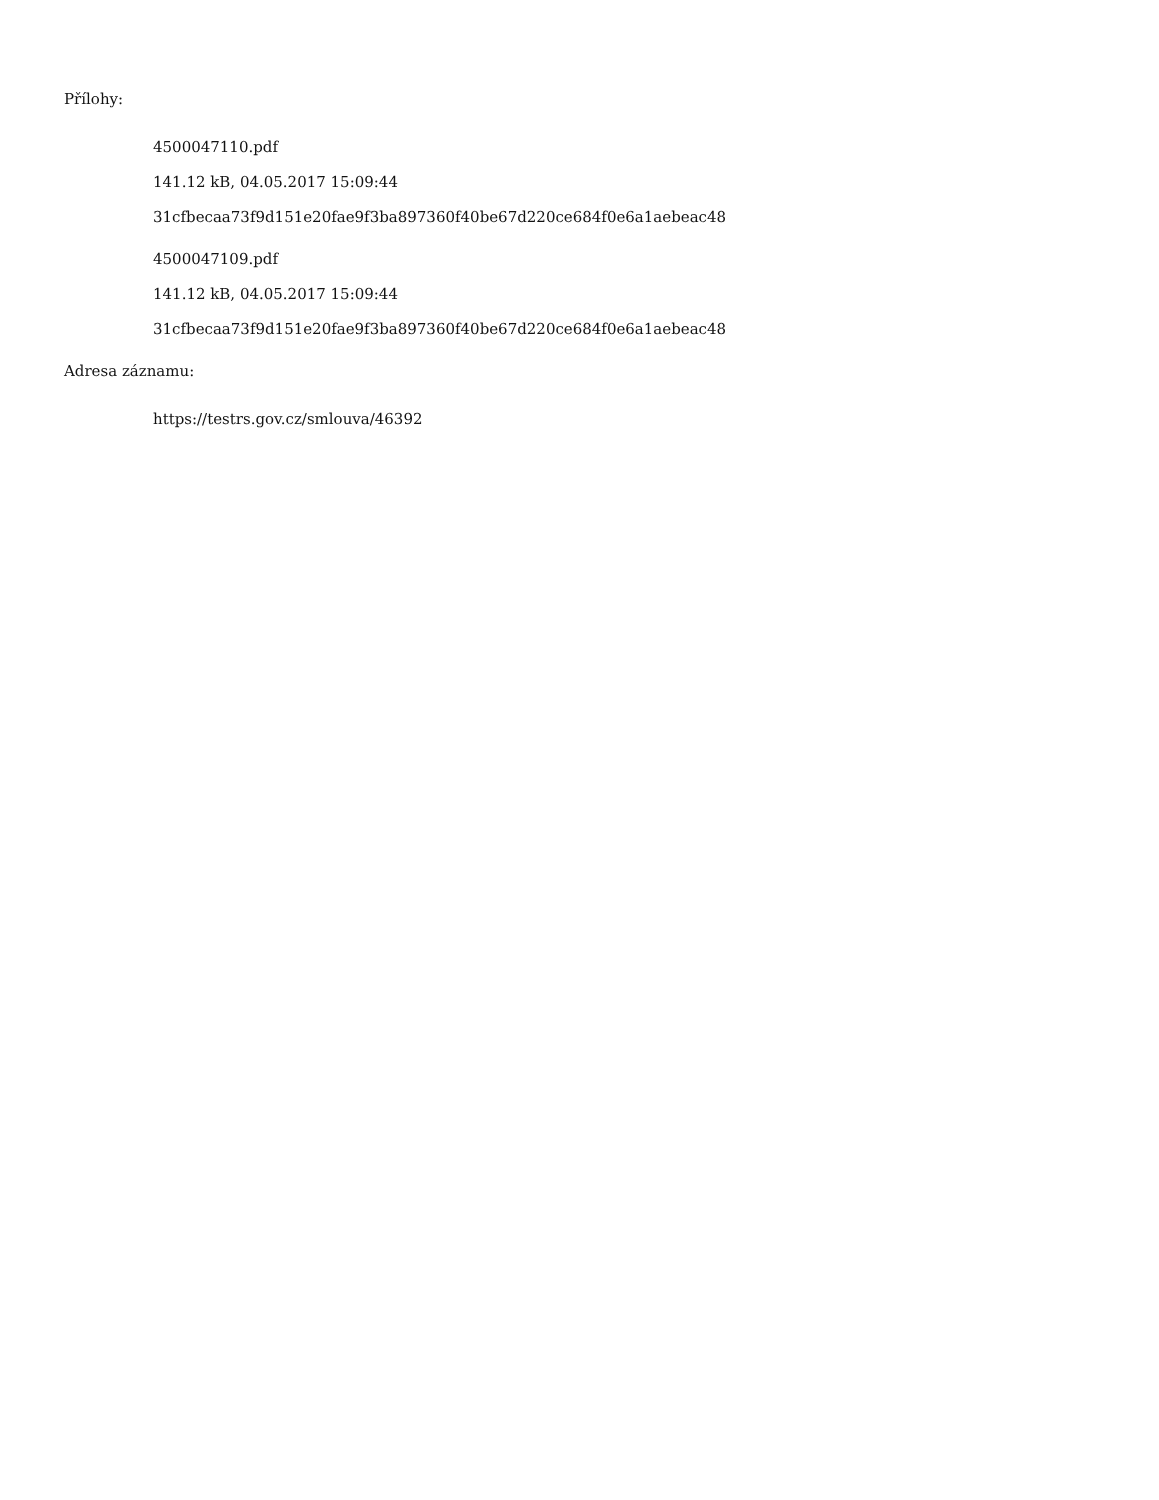Přílohy:
4500047110.pdf
141.12 kB, 04.05.2017 15:09:44
31cfbecaa73f9d151e20fae9f3ba897360f40be67d220ce684f0e6a1aebeac48
4500047109.pdf
141.12 kB, 04.05.2017 15:09:44
31cfbecaa73f9d151e20fae9f3ba897360f40be67d220ce684f0e6a1aebeac48
Adresa záznamu:
https://testrs.gov.cz/smlouva/46392